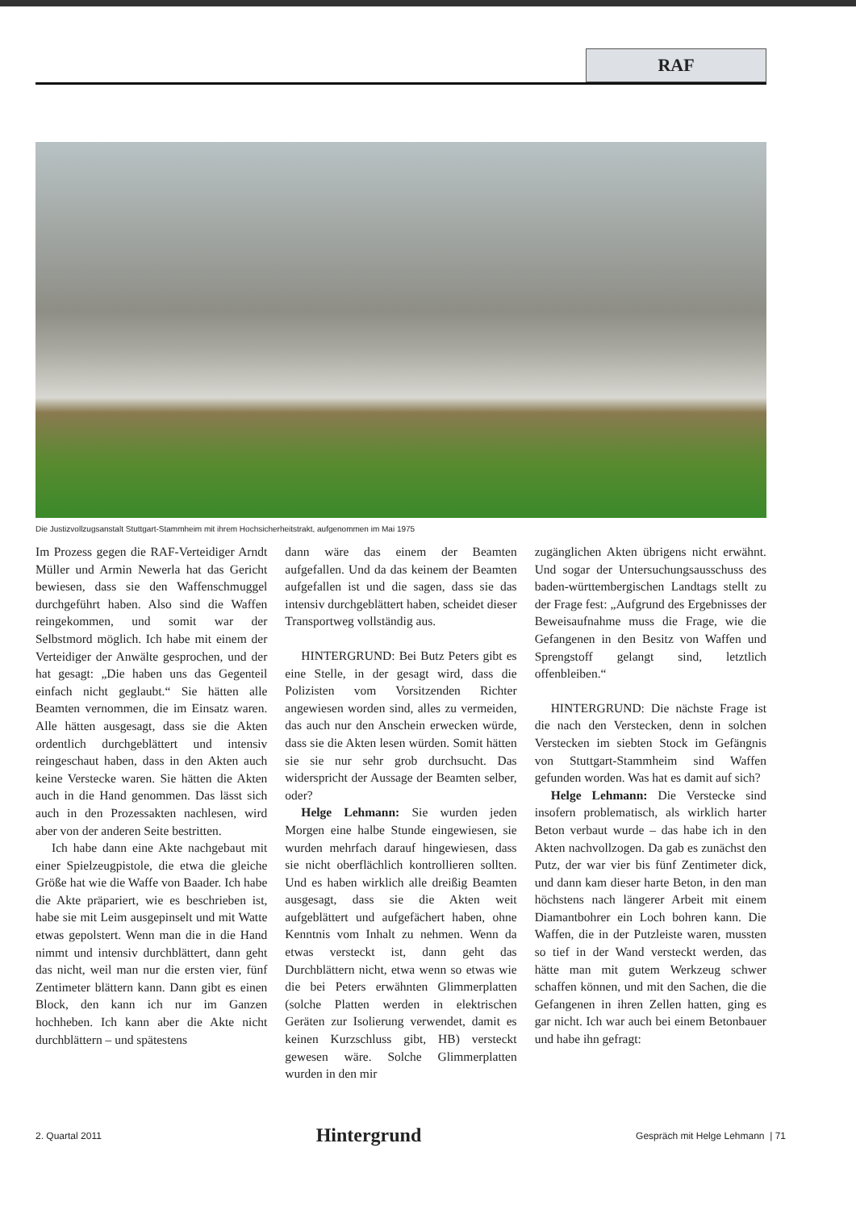RAF
Die Justizvollzugsanstalt Stuttgart-Stammheim mit ihrem Hochsicherheitstrakt, aufgenommen im Mai 1975
Im Prozess gegen die RAF-Verteidiger Arndt Müller und Armin Newerla hat das Gericht bewiesen, dass sie den Waffenschmuggel durchgeführt haben. Also sind die Waffen reingekommen, und somit war der Selbstmord möglich. Ich habe mit einem der Verteidiger der Anwälte gesprochen, und der hat gesagt: „Die haben uns das Gegenteil einfach nicht geglaubt.“ Sie hätten alle Beamten vernommen, die im Einsatz waren. Alle hätten ausgesagt, dass sie die Akten ordentlich durchgeblättert und intensiv reingeschaut haben, dass in den Akten auch keine Verstecke waren. Sie hätten die Akten auch in die Hand genommen. Das lässt sich auch in den Prozessakten nachlesen, wird aber von der anderen Seite bestritten.
Ich habe dann eine Akte nachgebaut mit einer Spielzeugpistole, die etwa die gleiche Größe hat wie die Waffe von Baader. Ich habe die Akte präpariert, wie es beschrieben ist, habe sie mit Leim ausgepinselt und mit Watte etwas gepolstert. Wenn man die in die Hand nimmt und intensiv durchblättert, dann geht das nicht, weil man nur die ersten vier, fünf Zentimeter blättern kann. Dann gibt es einen Block, den kann ich nur im Ganzen hochheben. Ich kann aber die Akte nicht durchblättern – und spätestens
dann wäre das einem der Beamten aufgefallen. Und da das keinem der Beamten aufgefallen ist und die sagen, dass sie das intensiv durchgeblättert haben, scheidet dieser Transportweg vollständig aus.
HINTERGRUND: Bei Butz Peters gibt es eine Stelle, in der gesagt wird, dass die Polizisten vom Vorsitzenden Richter angewiesen worden sind, alles zu vermeiden, das auch nur den Anschein erwecken würde, dass sie die Akten lesen würden. Somit hätten sie sie nur sehr grob durchsucht. Das widerspricht der Aussage der Beamten selber, oder?
Helge Lehmann: Sie wurden jeden Morgen eine halbe Stunde eingewiesen, sie wurden mehrfach darauf hingewiesen, dass sie nicht oberflächlich kontrollieren sollten. Und es haben wirklich alle dreißig Beamten ausgesagt, dass sie die Akten weit aufgeblättert und aufgefächert haben, ohne Kenntnis vom Inhalt zu nehmen. Wenn da etwas versteckt ist, dann geht das Durchblättern nicht, etwa wenn so etwas wie die bei Peters erwähnten Glimmerplatten (solche Platten werden in elektrischen Geräten zur Isolierung verwendet, damit es keinen Kurzschluss gibt, HB) versteckt gewesen wäre. Solche Glimmerplatten wurden in den mir
zugänglichen Akten übrigens nicht erwähnt. Und sogar der Untersuchungsausschuss des baden-württembergischen Landtags stellt zu der Frage fest: „Aufgrund des Ergebnisses der Beweisaufnahme muss die Frage, wie die Gefangenen in den Besitz von Waffen und Sprengstoff gelangt sind, letztlich offenbleiben.“
HINTERGRUND: Die nächste Frage ist die nach den Verstecken, denn in solchen Verstecken im siebten Stock im Gefängnis von Stuttgart-Stammheim sind Waffen gefunden worden. Was hat es damit auf sich?
Helge Lehmann: Die Verstecke sind insofern problematisch, als wirklich harter Beton verbaut wurde – das habe ich in den Akten nachvollzogen. Da gab es zunächst den Putz, der war vier bis fünf Zentimeter dick, und dann kam dieser harte Beton, in den man höchstens nach längerer Arbeit mit einem Diamantbohrer ein Loch bohren kann. Die Waffen, die in der Putzleiste waren, mussten so tief in der Wand versteckt werden, das hätte man mit gutem Werkzeug schwer schaffen können, und mit den Sachen, die die Gefangenen in ihren Zellen hatten, ging es gar nicht. Ich war auch bei einem Betonbauer und habe ihn gefragt:
2. Quartal 2011 Hintergrund Gespräch mit Helge Lehmann | 71